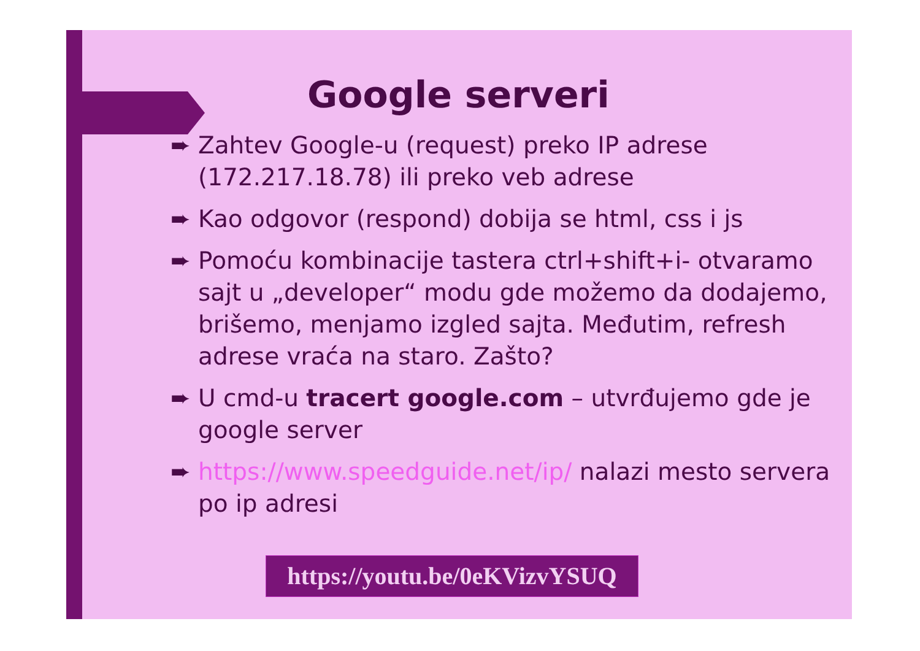Google serveri
➨ Zahtev Google-u (request) preko IP adrese (172.217.18.78) ili preko veb adrese
➨ Kao odgovor (respond) dobija se html, css i js
➨ Pomoću kombinacije tastera ctrl+shift+i- otvaramo sajt u „developer“ modu gde možemo da dodajemo, brišemo, menjamo izgled sajta. Međutim, refresh adrese vraća na staro. Zašto?
➨ U cmd-u tracert google.com – utvrđujemo gde je google server
➨ https://www.speedguide.net/ip/ nalazi mesto servera po ip adresi
https://youtu.be/0eKVizvYSUQ